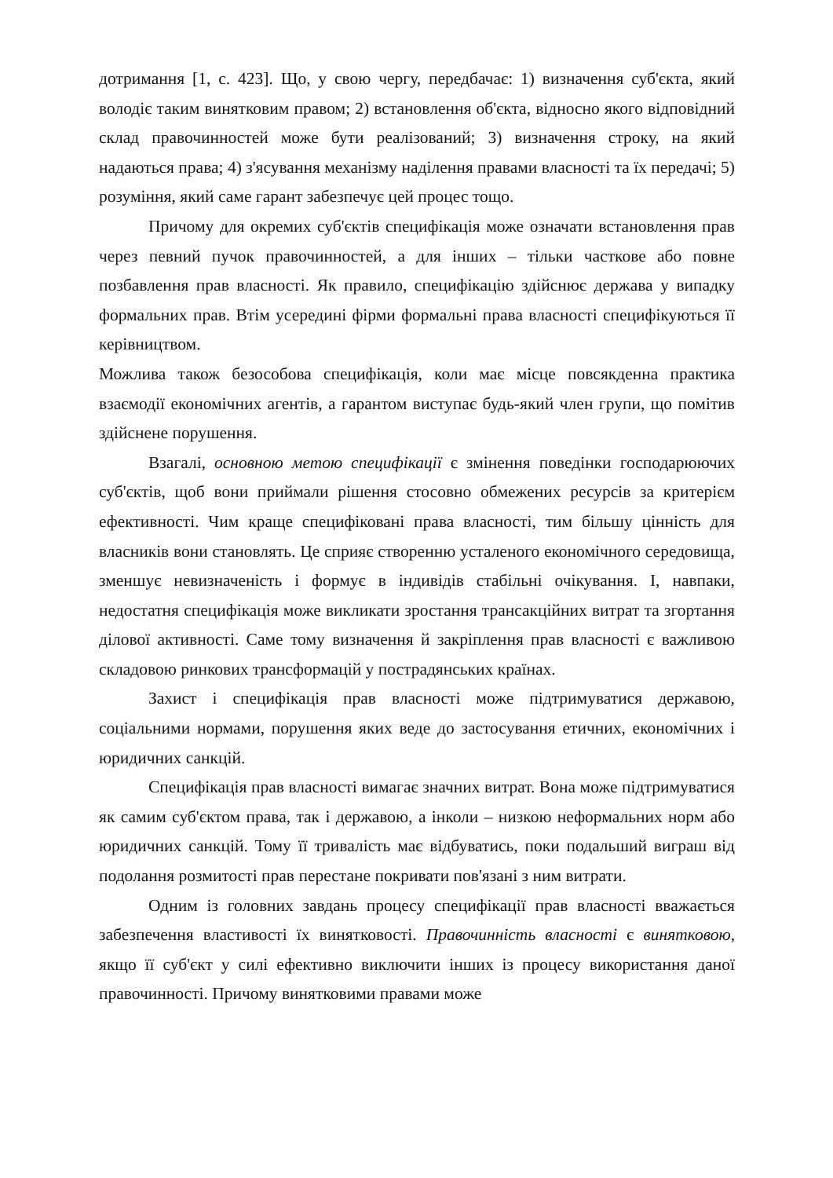дотримання [1, с. 423]. Що, у свою чергу, передбачає: 1) визначення суб'єкта, який володіє таким винятковим правом; 2) встановлення об'єкта, відносно якого відповідний склад правочинностей може бути реалізований; 3) визначення строку, на який надаються права; 4) з'ясування механізму наділення правами власності та їх передачі; 5) розуміння, який саме гарант забезпечує цей процес тощо.
Причому для окремих суб'єктів специфікація може означати встановлення прав через певний пучок правочинностей, а для інших – тільки часткове або повне позбавлення прав власності. Як правило, специфікацію здійснює держава у випадку формальних прав. Втім усередині фірми формальні права власності специфікуються її керівництвом.
Можлива також безособова специфікація, коли має місце повсякденна практика взаємодії економічних агентів, а гарантом виступає будь-який член групи, що помітив здійснене порушення.
Взагалі, основною метою специфікації є змінення поведінки господарюючих суб'єктів, щоб вони приймали рішення стосовно обмежених ресурсів за критерієм ефективності. Чим краще специфіковані права власності, тим більшу цінність для власників вони становлять. Це сприяє створенню усталеного економічного середовища, зменшує невизначеність і формує в індивідів стабільні очікування. І, навпаки, недостатня специфікація може викликати зростання трансакційних витрат та згортання ділової активності. Саме тому визначення й закріплення прав власності є важливою складовою ринкових трансформацій у пострадянських країнах.
Захист і специфікація прав власності може підтримуватися державою, соціальними нормами, порушення яких веде до застосування етичних, економічних і юридичних санкцій.
Специфікація прав власності вимагає значних витрат. Вона може підтримуватися як самим суб'єктом права, так і державою, а інколи – низкою неформальних норм або юридичних санкцій. Тому її тривалість має відбуватись, поки подальший виграш від подолання розмитості прав перестане покривати пов'язані з ним витрати.
Одним із головних завдань процесу специфікації прав власності вважається забезпечення властивості їх винятковості. Правочинність власності є винятковою, якщо її суб'єкт у силі ефективно виключити інших із процесу використання даної правочинності. Причому винятковими правами може